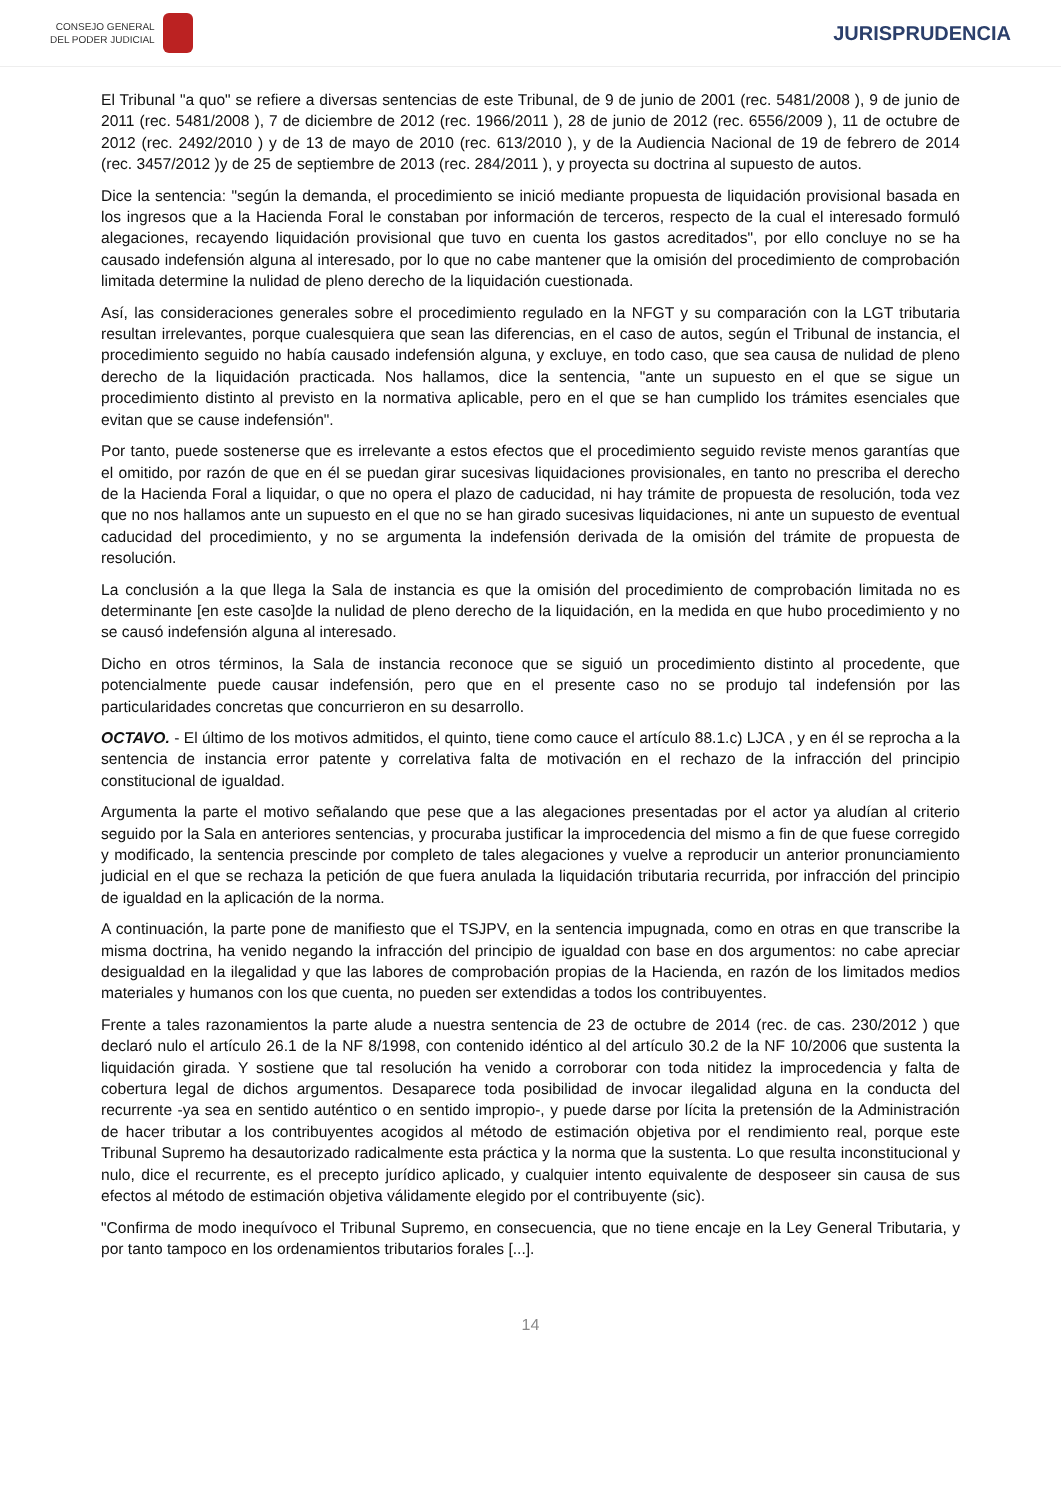CONSEJO GENERAL
DEL PODER JUDICIAL
JURISPRUDENCIA
El Tribunal "a quo" se refiere a diversas sentencias de este Tribunal, de 9 de junio de 2001 (rec. 5481/2008 ), 9 de junio de 2011 (rec. 5481/2008 ), 7 de diciembre de 2012 (rec. 1966/2011 ), 28 de junio de 2012 (rec. 6556/2009 ), 11 de octubre de 2012 (rec. 2492/2010 ) y de 13 de mayo de 2010 (rec. 613/2010 ), y de la Audiencia Nacional de 19 de febrero de 2014 (rec. 3457/2012 )y de 25 de septiembre de 2013 (rec. 284/2011 ), y proyecta su doctrina al supuesto de autos.
Dice la sentencia: "según la demanda, el procedimiento se inició mediante propuesta de liquidación provisional basada en los ingresos que a la Hacienda Foral le constaban por información de terceros, respecto de la cual el interesado formuló alegaciones, recayendo liquidación provisional que tuvo en cuenta los gastos acreditados", por ello concluye no se ha causado indefensión alguna al interesado, por lo que no cabe mantener que la omisión del procedimiento de comprobación limitada determine la nulidad de pleno derecho de la liquidación cuestionada.
Así, las consideraciones generales sobre el procedimiento regulado en la NFGT y su comparación con la LGT tributaria resultan irrelevantes, porque cualesquiera que sean las diferencias, en el caso de autos, según el Tribunal de instancia, el procedimiento seguido no había causado indefensión alguna, y excluye, en todo caso, que sea causa de nulidad de pleno derecho de la liquidación practicada. Nos hallamos, dice la sentencia, "ante un supuesto en el que se sigue un procedimiento distinto al previsto en la normativa aplicable, pero en el que se han cumplido los trámites esenciales que evitan que se cause indefensión".
Por tanto, puede sostenerse que es irrelevante a estos efectos que el procedimiento seguido reviste menos garantías que el omitido, por razón de que en él se puedan girar sucesivas liquidaciones provisionales, en tanto no prescriba el derecho de la Hacienda Foral a liquidar, o que no opera el plazo de caducidad, ni hay trámite de propuesta de resolución, toda vez que no nos hallamos ante un supuesto en el que no se han girado sucesivas liquidaciones, ni ante un supuesto de eventual caducidad del procedimiento, y no se argumenta la indefensión derivada de la omisión del trámite de propuesta de resolución.
La conclusión a la que llega la Sala de instancia es que la omisión del procedimiento de comprobación limitada no es determinante [en este caso]de la nulidad de pleno derecho de la liquidación, en la medida en que hubo procedimiento y no se causó indefensión alguna al interesado.
Dicho en otros términos, la Sala de instancia reconoce que se siguió un procedimiento distinto al procedente, que potencialmente puede causar indefensión, pero que en el presente caso no se produjo tal indefensión por las particularidades concretas que concurrieron en su desarrollo.
OCTAVO. - El último de los motivos admitidos, el quinto, tiene como cauce el artículo 88.1.c) LJCA , y en él se reprocha a la sentencia de instancia error patente y correlativa falta de motivación en el rechazo de la infracción del principio constitucional de igualdad.
Argumenta la parte el motivo señalando que pese que a las alegaciones presentadas por el actor ya aludían al criterio seguido por la Sala en anteriores sentencias, y procuraba justificar la improcedencia del mismo a fin de que fuese corregido y modificado, la sentencia prescinde por completo de tales alegaciones y vuelve a reproducir un anterior pronunciamiento judicial en el que se rechaza la petición de que fuera anulada la liquidación tributaria recurrida, por infracción del principio de igualdad en la aplicación de la norma.
A continuación, la parte pone de manifiesto que el TSJPV, en la sentencia impugnada, como en otras en que transcribe la misma doctrina, ha venido negando la infracción del principio de igualdad con base en dos argumentos: no cabe apreciar desigualdad en la ilegalidad y que las labores de comprobación propias de la Hacienda, en razón de los limitados medios materiales y humanos con los que cuenta, no pueden ser extendidas a todos los contribuyentes.
Frente a tales razonamientos la parte alude a nuestra sentencia de 23 de octubre de 2014 (rec. de cas. 230/2012 ) que declaró nulo el artículo 26.1 de la NF 8/1998, con contenido idéntico al del artículo 30.2 de la NF 10/2006 que sustenta la liquidación girada. Y sostiene que tal resolución ha venido a corroborar con toda nitidez la improcedencia y falta de cobertura legal de dichos argumentos. Desaparece toda posibilidad de invocar ilegalidad alguna en la conducta del recurrente -ya sea en sentido auténtico o en sentido impropio-, y puede darse por lícita la pretensión de la Administración de hacer tributar a los contribuyentes acogidos al método de estimación objetiva por el rendimiento real, porque este Tribunal Supremo ha desautorizado radicalmente esta práctica y la norma que la sustenta. Lo que resulta inconstitucional y nulo, dice el recurrente, es el precepto jurídico aplicado, y cualquier intento equivalente de desposeer sin causa de sus efectos al método de estimación objetiva válidamente elegido por el contribuyente (sic).
"Confirma de modo inequívoco el Tribunal Supremo, en consecuencia, que no tiene encaje en la Ley General Tributaria, y por tanto tampoco en los ordenamientos tributarios forales [...].
14